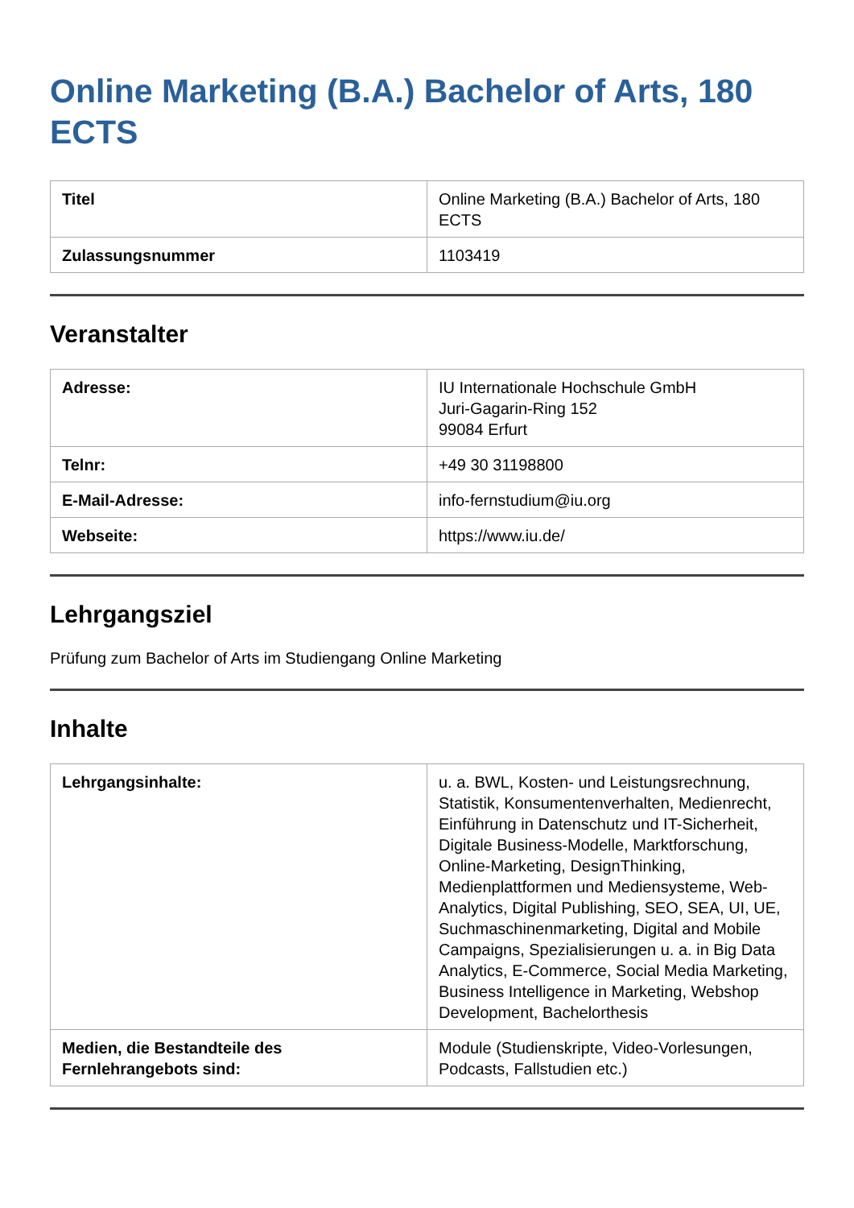Online Marketing (B.A.) Bachelor of Arts, 180 ECTS
| Titel | Online Marketing (B.A.) Bachelor of Arts, 180 ECTS |
| Zulassungsnummer | 1103419 |
Veranstalter
| Adresse: | IU Internationale Hochschule GmbH Juri-Gagarin-Ring 152 99084 Erfurt |
| Telnr: | +49 30 31198800 |
| E-Mail-Adresse: | info-fernstudium@iu.org |
| Webseite: | https://www.iu.de/ |
Lehrgangsziel
Prüfung zum Bachelor of Arts im Studiengang Online Marketing
Inhalte
| Lehrgangsinhalte: | u. a. BWL, Kosten- und Leistungsrechnung, Statistik, Konsumentenverhalten, Medienrecht, Einführung in Datenschutz und IT-Sicherheit, Digitale Business-Modelle, Marktforschung, Online-Marketing, DesignThinking, Medienplattformen und Mediensysteme, Web-Analytics, Digital Publishing, SEO, SEA, UI, UE, Suchmaschinenmarketing, Digital and Mobile Campaigns, Spezialisierungen u. a. in Big Data Analytics, E-Commerce, Social Media Marketing, Business Intelligence in Marketing, Webshop Development, Bachelorthesis |
| Medien, die Bestandteile des Fernlehrangebots sind: | Module (Studienskripte, Video-Vorlesungen, Podcasts, Fallstudien etc.) |